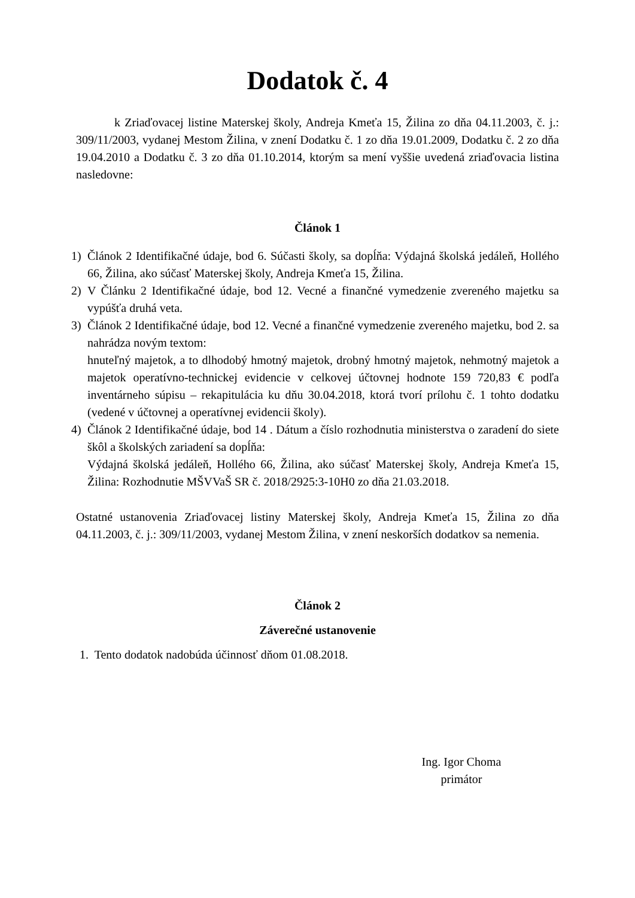Dodatok č. 4
k Zriaďovacej listine Materskej školy, Andreja Kmeťa 15, Žilina zo dňa 04.11.2003, č. j.: 309/11/2003, vydanej Mestom Žilina, v znení Dodatku č. 1 zo dňa 19.01.2009, Dodatku č. 2 zo dňa 19.04.2010 a Dodatku č. 3 zo dňa 01.10.2014, ktorým sa mení vyššie uvedená zriaďovacia listina nasledovne:
Článok 1
1) Článok 2 Identifikačné údaje, bod 6. Súčasti školy, sa dopĺňa: Výdajná školská jedáleň, Hollého 66, Žilina, ako súčasť Materskej školy, Andreja Kmeťa 15, Žilina.
2) V Článku 2 Identifikačné údaje, bod 12. Vecné a finančné vymedzenie zvereného majetku sa vypúšťa druhá veta.
3) Článok 2 Identifikačné údaje, bod 12. Vecné a finančné vymedzenie zvereného majetku, bod 2. sa nahrádza novým textom:
hnuteľný majetok, a to dlhodobý hmotný majetok, drobný hmotný majetok, nehmotný majetok a majetok operatívno-technickej evidencie v celkovej účtovnej hodnote 159 720,83 € podľa inventárneho súpisu – rekapitulácia ku dňu 30.04.2018, ktorá tvorí prílohu č. 1 tohto dodatku (vedené v účtovnej a operatívnej evidencii školy).
4) Článok 2 Identifikačné údaje, bod 14 . Dátum a číslo rozhodnutia ministerstva o zaradení do siete škôl a školských zariadení sa dopĺňa:
Výdajná školská jedáleň, Hollého 66, Žilina, ako súčasť Materskej školy, Andreja Kmeťa 15, Žilina: Rozhodnutie MŠVVaŠ SR č. 2018/2925:3-10H0 zo dňa 21.03.2018.
Ostatné ustanovenia Zriaďovacej listiny Materskej školy, Andreja Kmeťa 15, Žilina zo dňa 04.11.2003, č. j.: 309/11/2003, vydanej Mestom Žilina, v znení neskorších dodatkov sa nemenia.
Článok 2
Záverečné ustanovenie
1. Tento dodatok nadobúda účinnosť dňom 01.08.2018.
Ing. Igor Choma
primátor